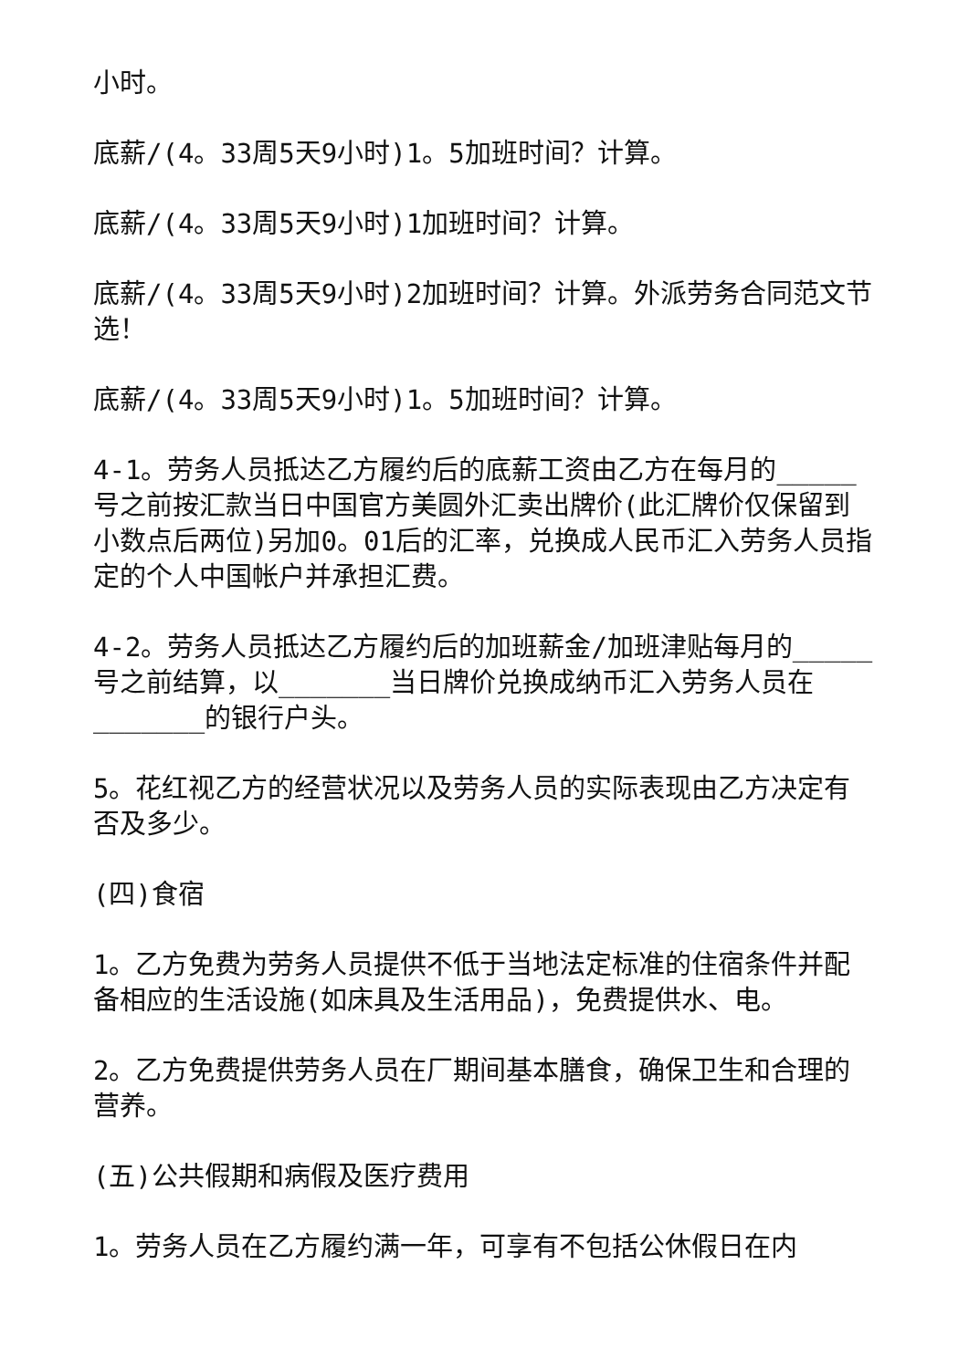小时。
底薪/(4。33周5天9小时)1。5加班时间？计算。
底薪/(4。33周5天9小时)1加班时间？计算。
底薪/(4。33周5天9小时)2加班时间？计算。外派劳务合同范文节选！
底薪/(4。33周5天9小时)1。5加班时间？计算。
4-1。劳务人员抵达乙方履约后的底薪工资由乙方在每月的_____号之前按汇款当日中国官方美圆外汇卖出牌价(此汇牌价仅保留到小数点后两位)另加0。01后的汇率，兑换成人民币汇入劳务人员指定的个人中国帐户并承担汇费。
4-2。劳务人员抵达乙方履约后的加班薪金/加班津贴每月的_____号之前结算，以_______当日牌价兑换成纳币汇入劳务人员在_______的银行户头。
5。花红视乙方的经营状况以及劳务人员的实际表现由乙方决定有否及多少。
(四)食宿
1。乙方免费为劳务人员提供不低于当地法定标准的住宿条件并配备相应的生活设施(如床具及生活用品)，免费提供水、电。
2。乙方免费提供劳务人员在厂期间基本膳食，确保卫生和合理的营养。
(五)公共假期和病假及医疗费用
1。劳务人员在乙方履约满一年，可享有不包括公休假日在内